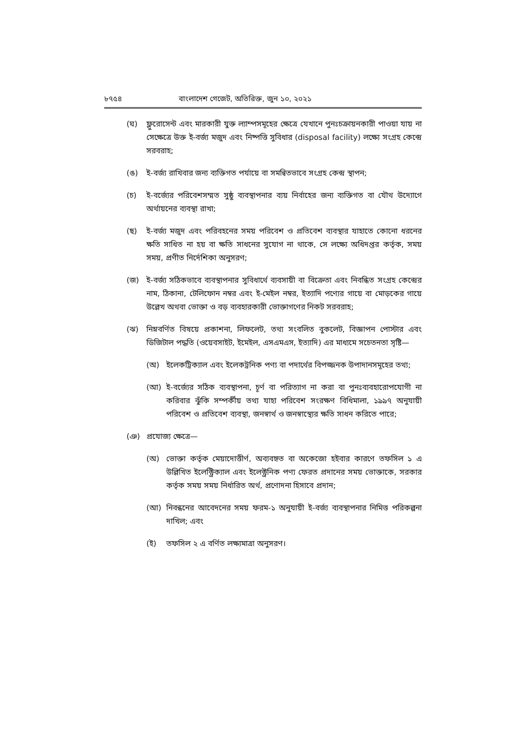৮৭৫৪ বাংলাদেশ গেজেট, অতিরিক্ত, জুন ১০, ২০২১
(ঘ) ফ্লুরোসেন্ট এবং মারকারী যুক্ত ল্যাম্পসমূহের ক্ষেত্রে যেখানে পুনঃচক্রায়নকারী পাওয়া যায় না সেক্ষেত্রে উক্ত ই-বর্জ্য মজুদ এবং নিষ্পত্তি সুবিধার (disposal facility) লক্ষ্যে সংগ্রহ কেন্দ্রে সরবরাহ;
(ঙ) ই-বর্জ্য রাখিবার জন্য ব্যক্তিগত পর্যায়ে বা সমন্বিতভাবে সংগ্রহ কেন্দ্র স্থাপন;
(চ) ই-বর্জ্যের পরিবেশসম্মত সুষ্ঠু ব্যবস্থাপনার ব্যয় নির্বাহের জন্য ব্যক্তিগত বা যৌথ উদ্যোগে অর্থায়নের ব্যবস্থা রাখা;
(ছ) ই-বর্জ্য মজুদ এবং পরিবহনের সময় পরিবেশ ও প্রতিবেশ ব্যবস্থার যাহাতে কোনো ধরনের ক্ষতি সাধিত না হয় বা ক্ষতি সাধনের সুযোগ না থাকে, সে লক্ষ্যে অধিদপ্তর কর্তৃক, সময় সময়, প্রণীত নির্দেশিকা অনুসরণ;
(জ) ই-বর্জ্য সঠিকভাবে ব্যবস্থাপনার সুবিধার্থে ব্যবসায়ী বা বিক্রেতা এবং নিবন্ধিত সংগ্রহ কেন্দ্রের নাম, ঠিকানা, টেলিফোন নম্বর এবং ই-মেইল নম্বর, ইত্যাদি পণ্যের গায়ে বা মোড়কের গায়ে উল্লেখ অথবা ভোক্তা ও বড় ব্যবহারকারী ভোক্তাগণের নিকট সরবরাহ;
(ঝ) নিম্নবর্ণিত বিষয়ে প্রকাশনা, লিফলেট, তথ্য সংবলিত বুকলেট, বিজ্ঞাপন পোস্টার এবং ডিজিটাল পদ্ধতি (ওয়েবসাইট, ইমেইল, এসএমএস, ইত্যাদি) এর মাধ্যমে সচেতনতা সৃষ্টি—
(অ) ইলেকট্রিক্যাল এবং ইলেকট্রনিক পণ্য বা পদার্থের বিপজ্জনক উপাদানসমূহের তথ্য;
(আ) ই-বর্জ্যের সঠিক ব্যবস্থাপনা, চূর্ণ বা পরিত্যাগ না করা বা পুনঃব্যবহারোপযোগী না করিবার ঝুঁকি সম্পর্কীয় তথ্য যাহা পরিবেশ সংরক্ষণ বিধিমালা, ১৯৯৭ অনুযায়ী পরিবেশ ও প্রতিবেশ ব্যবস্থা, জনস্বার্থ ও জনস্বাস্থ্যের ক্ষতি সাধন করিতে পারে;
(ঞ) প্রযোজ্য ক্ষেত্রে—
(অ) ভোক্তা কর্তৃক মেয়াদোত্তীর্ণ, অব্যবহৃত বা অকেজো হইবার কারণে তফসিল ১ এ উল্লিখিত ইলেক্ট্রিক্যাল এবং ইলেক্ট্রনিক পণ্য ফেরত প্রদানের সময় ভোক্তাকে, সরকার কর্তৃক সময় সময় নির্ধারিত অর্থ, প্রণোদনা হিসাবে প্রদান;
(আ) নিবন্ধনের আবেদনের সময় ফরম-১ অনুযায়ী ই-বর্জ্য ব্যবস্থাপনার নিমিত্ত পরিকল্পনা দাখিল; এবং
(ই) তফসিল ২ এ বর্ণিত লক্ষ্যমাত্রা অনুসরণ।